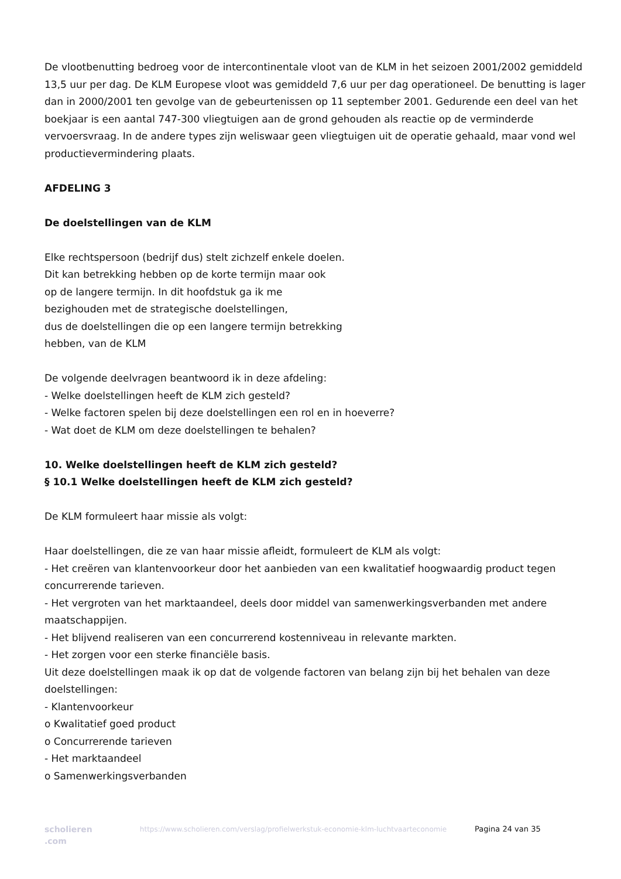De vlootbenutting bedroeg voor de intercontinentale vloot van de KLM in het seizoen 2001/2002 gemiddeld 13,5 uur per dag. De KLM Europese vloot was gemiddeld 7,6 uur per dag operationeel. De benutting is lager dan in 2000/2001 ten gevolge van de gebeurtenissen op 11 september 2001. Gedurende een deel van het boekjaar is een aantal 747-300 vliegtuigen aan de grond gehouden als reactie op de verminderde vervoersvraag. In de andere types zijn weliswaar geen vliegtuigen uit de operatie gehaald, maar vond wel productievermindering plaats.
AFDELING 3
De doelstellingen van de KLM
Elke rechtspersoon (bedrijf dus) stelt zichzelf enkele doelen.
Dit kan betrekking hebben op de korte termijn maar ook
op de langere termijn. In dit hoofdstuk ga ik me
bezighouden met de strategische doelstellingen,
dus de doelstellingen die op een langere termijn betrekking
hebben, van de KLM
De volgende deelvragen beantwoord ik in deze afdeling:
- Welke doelstellingen heeft de KLM zich gesteld?
- Welke factoren spelen bij deze doelstellingen een rol en in hoeverre?
- Wat doet de KLM om deze doelstellingen te behalen?
10. Welke doelstellingen heeft de KLM zich gesteld?
§ 10.1 Welke doelstellingen heeft de KLM zich gesteld?
De KLM formuleert haar missie als volgt:
Haar doelstellingen, die ze van haar missie afleidt, formuleert de KLM als volgt:
- Het creëren van klantenvoorkeur door het aanbieden van een kwalitatief hoogwaardig product tegen concurrerende tarieven.
- Het vergroten van het marktaandeel, deels door middel van samenwerkingsverbanden met andere maatschappijen.
- Het blijvend realiseren van een concurrerend kostenniveau in relevante markten.
- Het zorgen voor een sterke financiële basis.
Uit deze doelstellingen maak ik op dat de volgende factoren van belang zijn bij het behalen van deze doelstellingen:
- Klantenvoorkeur
o Kwalitatief goed product
o Concurrerende tarieven
- Het marktaandeel
o Samenwerkingsverbanden
scholieren .com
https://www.scholieren.com/verslag/profielwerkstuk-economie-klm-luchtvaarteconomie
Pagina 24 van 35